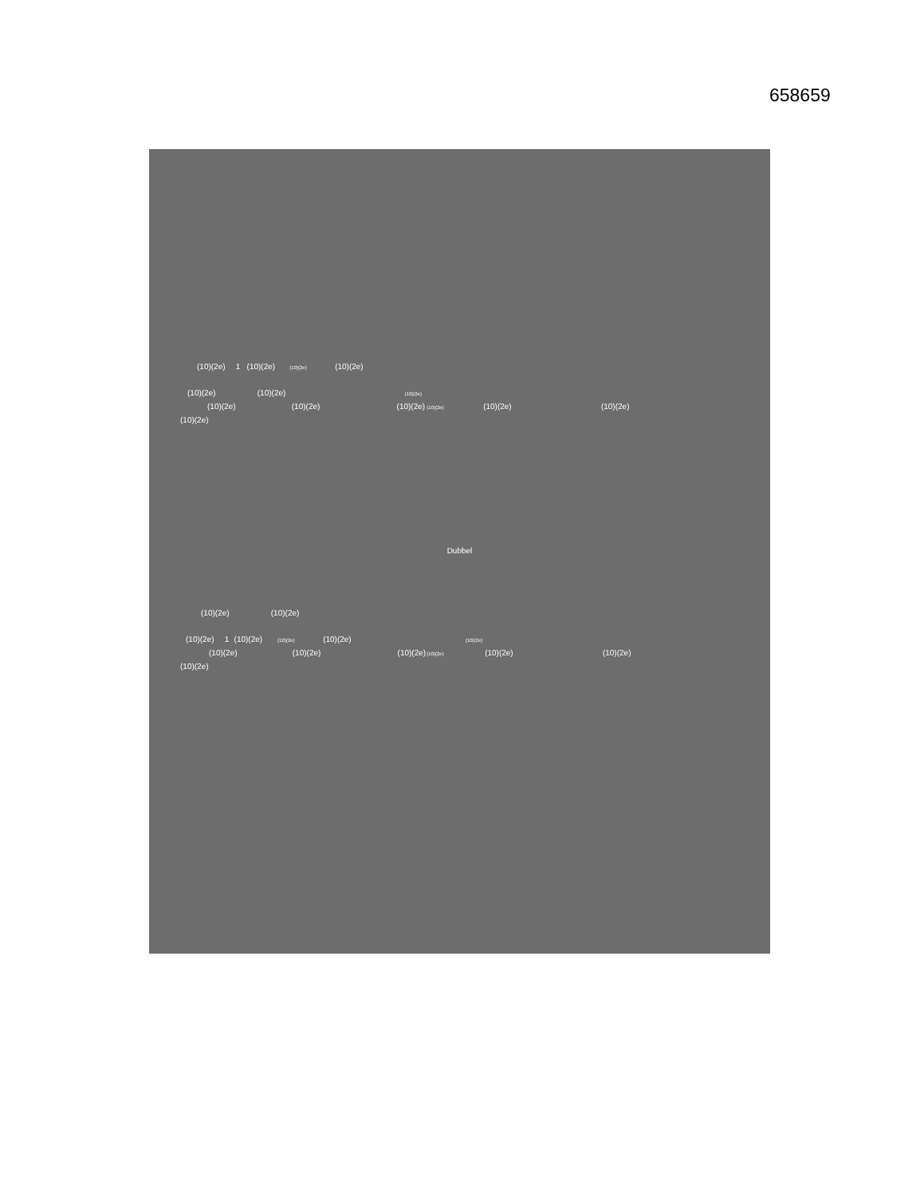658659
(10)(2e) 1 (10)(2e) (10)(2e) (10)(2e)
(10)(2e) (10)(2e) (10)(2e)
(10)(2e) (10)(2e) (10)(2e) (10)(2e) (10)(2e) (10)(2e)
(10)(2e)
Dubbel
(10)(2e) (10)(2e)
(10)(2e) 1 (10)(2e) (10)(2e) (10)(2e) (10)(2e)
(10)(2e) (10)(2e) (10)(2e) (10)(2e) (10)(2e) (10)(2e)
(10)(2e)